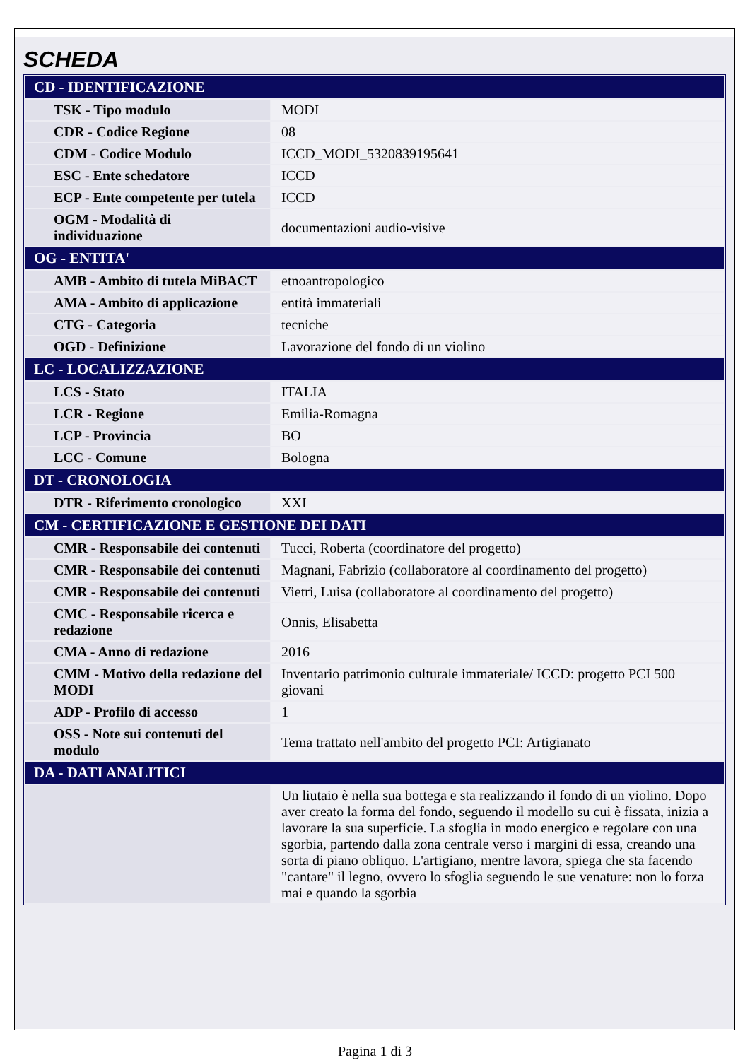SCHEDA
| CD - IDENTIFICAZIONE | |
| --- | --- |
| TSK - Tipo modulo | MODI |
| CDR - Codice Regione | 08 |
| CDM - Codice Modulo | ICCD_MODI_5320839195641 |
| ESC - Ente schedatore | ICCD |
| ECP - Ente competente per tutela | ICCD |
| OGM - Modalità di individuazione | documentazioni audio-visive |
| OG - ENTITA' | |
| AMB - Ambito di tutela MiBACT | etnoantropologico |
| AMA - Ambito di applicazione | entità immateriali |
| CTG - Categoria | tecniche |
| OGD - Definizione | Lavorazione del fondo di un violino |
| LC - LOCALIZZAZIONE | |
| LCS - Stato | ITALIA |
| LCR - Regione | Emilia-Romagna |
| LCP - Provincia | BO |
| LCC - Comune | Bologna |
| DT - CRONOLOGIA | |
| DTR - Riferimento cronologico | XXI |
| CM - CERTIFICAZIONE E GESTIONE DEI DATI | |
| CMR - Responsabile dei contenuti | Tucci, Roberta (coordinatore del progetto) |
| CMR - Responsabile dei contenuti | Magnani, Fabrizio (collaboratore al coordinamento del progetto) |
| CMR - Responsabile dei contenuti | Vietri, Luisa (collaboratore al coordinamento del progetto) |
| CMC - Responsabile ricerca e redazione | Onnis, Elisabetta |
| CMA - Anno di redazione | 2016 |
| CMM - Motivo della redazione del MODI | Inventario patrimonio culturale immateriale/ ICCD: progetto PCI 500 giovani |
| ADP - Profilo di accesso | 1 |
| OSS - Note sui contenuti del modulo | Tema trattato nell'ambito del progetto PCI: Artigianato |
| DA - DATI ANALITICI | |
| | Un liutaio è nella sua bottega e sta realizzando il fondo di un violino. Dopo aver creato la forma del fondo, seguendo il modello su cui è fissata, inizia a lavorare la sua superficie. La sfoglia in modo energico e regolare con una sgorbia, partendo dalla zona centrale verso i margini di essa, creando una sorta di piano obliquo. L'artigiano, mentre lavora, spiega che sta facendo "cantare" il legno, ovvero lo sfoglia seguendo le sue venature: non lo forza mai e quando la sgorbia |
Pagina 1 di 3